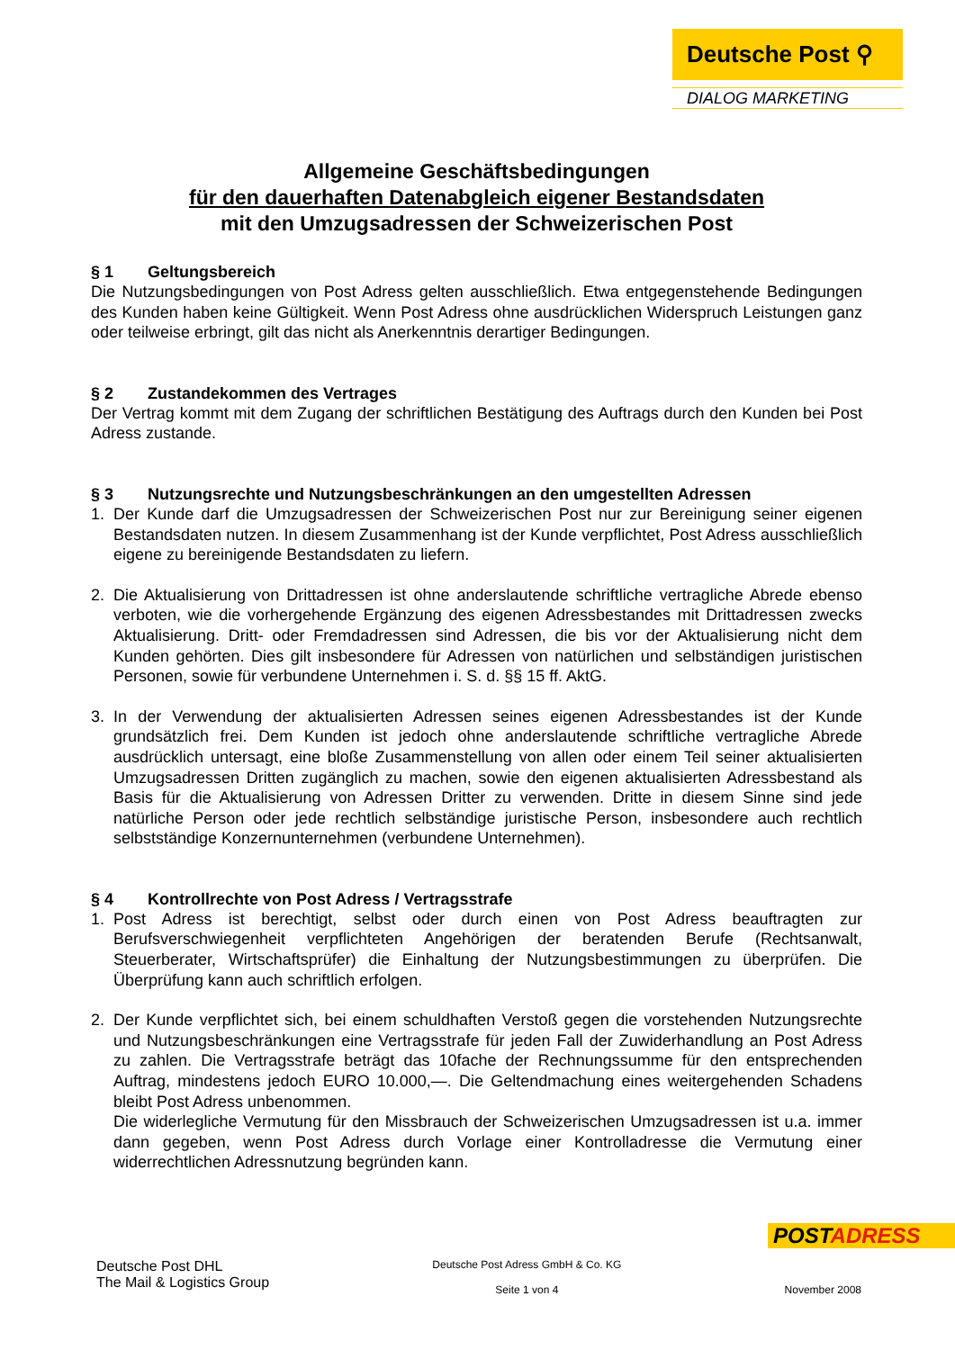Deutsche Post ⚲
DIALOG MARKETING
Allgemeine Geschäftsbedingungen
für den dauerhaften Datenabgleich eigener Bestandsdaten
mit den Umzugsadressen der Schweizerischen Post
§ 1 Geltungsbereich
Die Nutzungsbedingungen von Post Adress gelten ausschließlich. Etwa entgegenstehende Bedingungen des Kunden haben keine Gültigkeit. Wenn Post Adress ohne ausdrücklichen Widerspruch Leistungen ganz oder teilweise erbringt, gilt das nicht als Anerkenntnis derartiger Bedingungen.
§ 2 Zustandekommen des Vertrages
Der Vertrag kommt mit dem Zugang der schriftlichen Bestätigung des Auftrags durch den Kunden bei Post Adress zustande.
§ 3 Nutzungsrechte und Nutzungsbeschränkungen an den umgestellten Adressen
1. Der Kunde darf die Umzugsadressen der Schweizerischen Post nur zur Bereinigung seiner eigenen Bestandsdaten nutzen. In diesem Zusammenhang ist der Kunde verpflichtet, Post Adress ausschließlich eigene zu bereinigende Bestandsdaten zu liefern.
2. Die Aktualisierung von Drittadressen ist ohne anderslautende schriftliche vertragliche Abrede ebenso verboten, wie die vorhergehende Ergänzung des eigenen Adressbestandes mit Drittadressen zwecks Aktualisierung. Dritt- oder Fremdadressen sind Adressen, die bis vor der Aktualisierung nicht dem Kunden gehörten. Dies gilt insbesondere für Adressen von natürlichen und selbständigen juristischen Personen, sowie für verbundene Unternehmen i. S. d. §§ 15 ff. AktG.
3. In der Verwendung der aktualisierten Adressen seines eigenen Adressbestandes ist der Kunde grundsätzlich frei. Dem Kunden ist jedoch ohne anderslautende schriftliche vertragliche Abrede ausdrücklich untersagt, eine bloße Zusammenstellung von allen oder einem Teil seiner aktualisierten Umzugsadressen Dritten zugänglich zu machen, sowie den eigenen aktualisierten Adressbestand als Basis für die Aktualisierung von Adressen Dritter zu verwenden. Dritte in diesem Sinne sind jede natürliche Person oder jede rechtlich selbständige juristische Person, insbesondere auch rechtlich selbstständige Konzernunternehmen (verbundene Unternehmen).
§ 4 Kontrollrechte von Post Adress / Vertragsstrafe
1. Post Adress ist berechtigt, selbst oder durch einen von Post Adress beauftragten zur Berufsverschwiegenheit verpflichteten Angehörigen der beratenden Berufe (Rechtsanwalt, Steuerberater, Wirtschaftsprüfer) die Einhaltung der Nutzungsbestimmungen zu überprüfen. Die Überprüfung kann auch schriftlich erfolgen.
2. Der Kunde verpflichtet sich, bei einem schuldhaften Verstoß gegen die vorstehenden Nutzungsrechte und Nutzungsbeschränkungen eine Vertragsstrafe für jeden Fall der Zuwiderhandlung an Post Adress zu zahlen. Die Vertragsstrafe beträgt das 10fache der Rechnungssumme für den entsprechenden Auftrag, mindestens jedoch EURO 10.000,—. Die Geltendmachung eines weitergehenden Schadens bleibt Post Adress unbenommen.
Die widerlegliche Vermutung für den Missbrauch der Schweizerischen Umzugsadressen ist u.a. immer dann gegeben, wenn Post Adress durch Vorlage einer Kontrolladresse die Vermutung einer widerrechtlichen Adressnutzung begründen kann.
POSTADRESS
Deutsche Post DHL
The Mail & Logistics Group
Deutsche Post Adress GmbH & Co. KG
Seite 1 von 4
November 2008